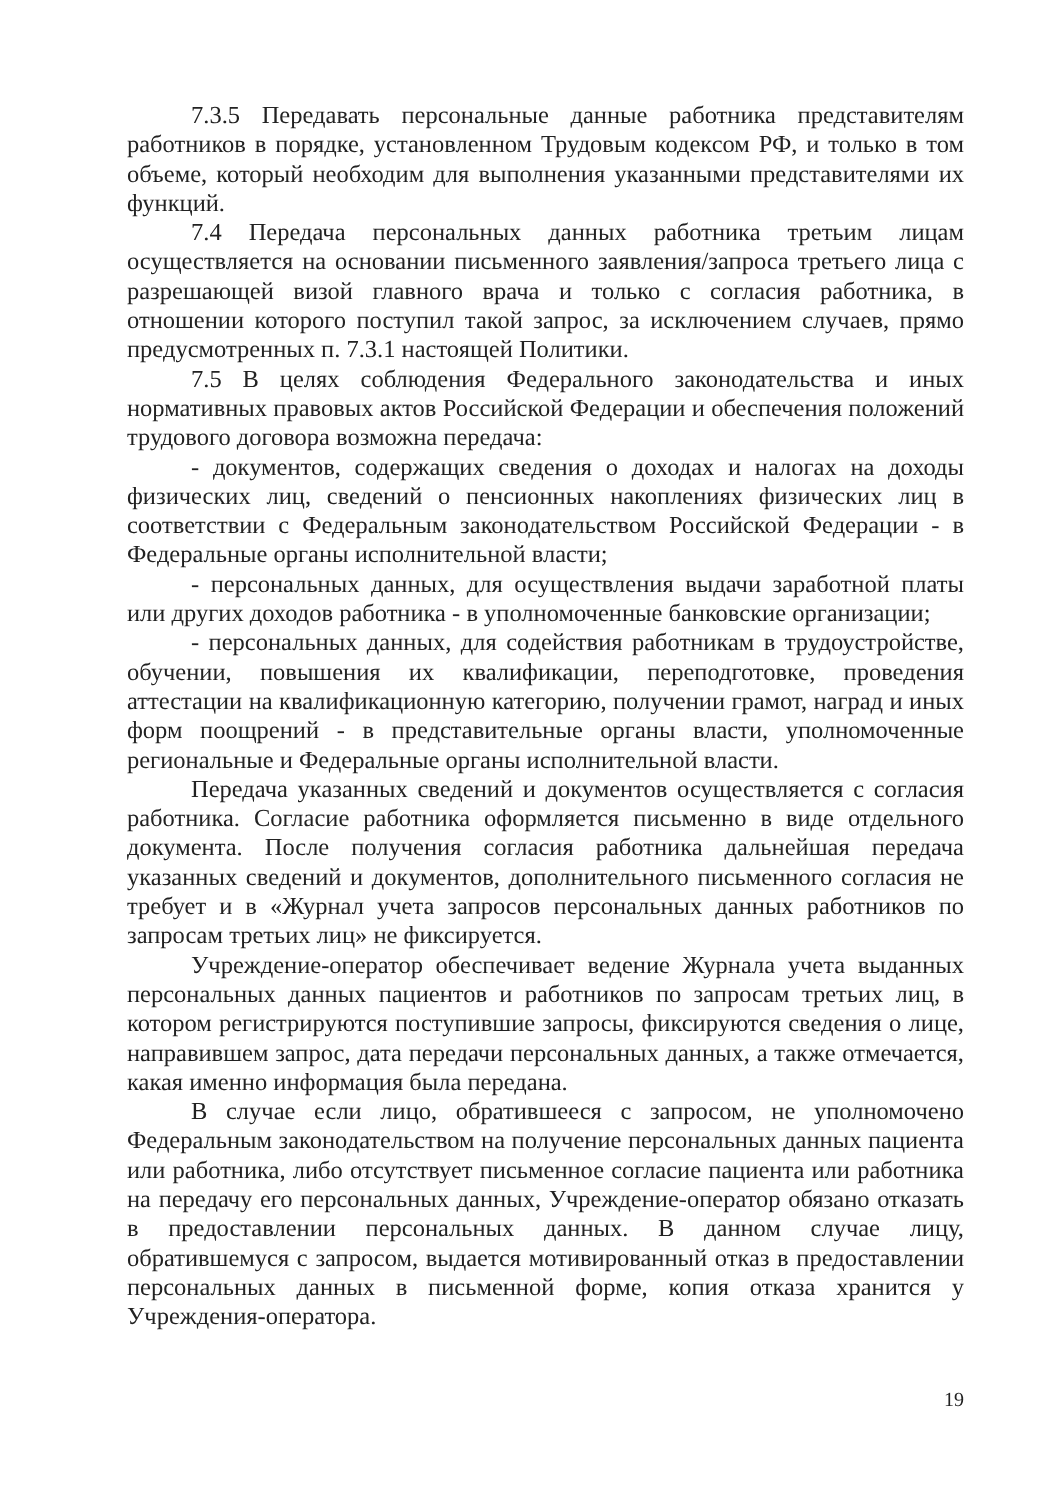7.3.5 Передавать персональные данные работника представителям работников в порядке, установленном Трудовым кодексом РФ, и только в том объеме, который необходим для выполнения указанными представителями их функций.
7.4 Передача персональных данных работника третьим лицам осуществляется на основании письменного заявления/запроса третьего лица с разрешающей визой главного врача и только с согласия работника, в отношении которого поступил такой запрос, за исключением случаев, прямо предусмотренных п. 7.3.1 настоящей Политики.
7.5 В целях соблюдения Федерального законодательства и иных нормативных правовых актов Российской Федерации и обеспечения положений трудового договора возможна передача:
- документов, содержащих сведения о доходах и налогах на доходы физических лиц, сведений о пенсионных накоплениях физических лиц в соответствии с Федеральным законодательством Российской Федерации - в Федеральные органы исполнительной власти;
- персональных данных, для осуществления выдачи заработной платы или других доходов работника - в уполномоченные банковские организации;
- персональных данных, для содействия работникам в трудоустройстве, обучении, повышения их квалификации, переподготовке, проведения аттестации на квалификационную категорию, получении грамот, наград и иных форм поощрений - в представительные органы власти, уполномоченные региональные и Федеральные органы исполнительной власти.
Передача указанных сведений и документов осуществляется с согласия работника. Согласие работника оформляется письменно в виде отдельного документа. После получения согласия работника дальнейшая передача указанных сведений и документов, дополнительного письменного согласия не требует и в «Журнал учета запросов персональных данных работников по запросам третьих лиц» не фиксируется.
Учреждение-оператор обеспечивает ведение Журнала учета выданных персональных данных пациентов и работников по запросам третьих лиц, в котором регистрируются поступившие запросы, фиксируются сведения о лице, направившем запрос, дата передачи персональных данных, а также отмечается, какая именно информация была передана.
В случае если лицо, обратившееся с запросом, не уполномочено Федеральным законодательством на получение персональных данных пациента или работника, либо отсутствует письменное согласие пациента или работника на передачу его персональных данных, Учреждение-оператор обязано отказать в предоставлении персональных данных. В данном случае лицу, обратившемуся с запросом, выдается мотивированный отказ в предоставлении персональных данных в письменной форме, копия отказа хранится у Учреждения-оператора.
19